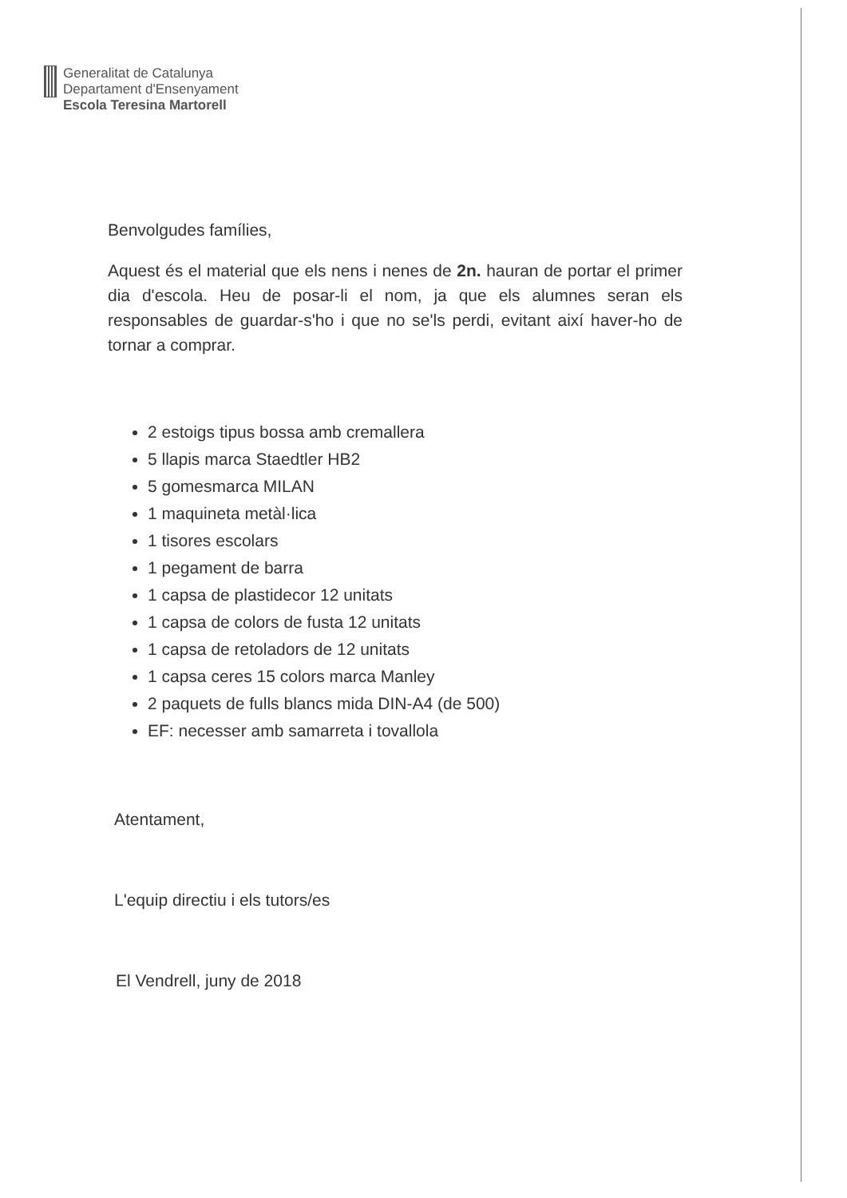Generalitat de Catalunya
Departament d'Ensenyament
Escola Teresina Martorell
Benvolgudes famílies,
Aquest és el material que els nens i nenes de 2n. hauran de portar el primer dia d'escola. Heu de posar-li el nom, ja que els alumnes seran els responsables de guardar-s'ho i que no se'ls perdi, evitant així haver-ho de tornar a comprar.
2 estoigs tipus bossa amb cremallera
5 llapis marca Staedtler HB2
5 gomesmarca MILAN
1 maquineta metàl·lica
1 tisores escolars
1 pegament de barra
1 capsa de plastidecor 12 unitats
1 capsa de colors de fusta 12 unitats
1 capsa de retoladors de 12 unitats
1 capsa ceres 15 colors marca Manley
2 paquets de fulls blancs mida DIN-A4 (de 500)
EF: necesser amb samarreta i tovallola
Atentament,
L'equip directiu i els tutors/es
El Vendrell, juny de 2018